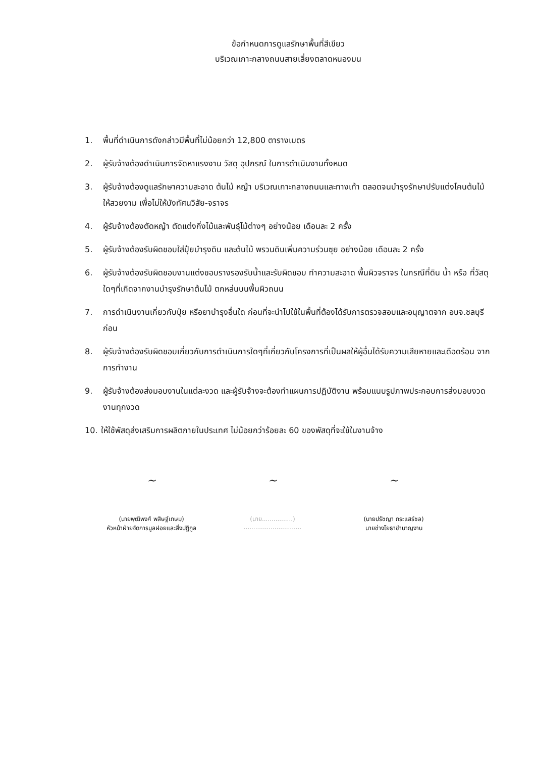ข้อกำหนดการดูแลรักษาพื้นที่สีเขียว
บริเวณเกาะกลางถนนสายเลี่ยงตลาดหนองมน
1. พื้นที่ดำเนินการดังกล่าวมีพื้นที่ไม่น้อยกว่า 12,800 ตารางเมตร
2. ผู้รับจ้างต้องดำเนินการจัดหาแรงงาน วัสดุ อุปกรณ์ ในการดำเนินงานทั้งหมด
3. ผู้รับจ้างต้องดูแลรักษาความสะอาด ต้นไม้ หญ้า บริเวณเกาะกลางถนนและทางเท้า ตลอดจนบำรุงรักษาปรับแต่งโคนต้นไม้ ให้สวยงาม เพื่อไม่ให้บังทัศนวิสัย-จราจร
4. ผู้รับจ้างต้องตัดหญ้า ตัดแต่งกิ่งไม้และพันธุ์ไม้ต่างๆ อย่างน้อย เดือนละ 2 ครั้ง
5. ผู้รับจ้างต้องรับผิดชอบใส่ปุ๋ยบำรุงดิน และต้นไม้ พรวนดินเพิ่มความร่วนซุย อย่างน้อย เดือนละ 2 ครั้ง
6. ผู้รับจ้างต้องรับผิดชอบงานแต่งขอบรางรองรับน้ำและรับผิดชอบ ทำความสะอาด พื้นผิวจราจร ในกรณีที่ดิน น้ำ หรือ ที่วัสดุใดๆที่เกิดจากงานบำรุงรักษาต้นไม้ ตกหล่นบนพื้นผิวถนน
7. การดำเนินงานเกี่ยวกับปุ๋ย หรือยาบำรุงอื่นใด ก่อนที่จะนำไปใช้ในพื้นที่ต้องได้รับการตรวจสอบและอนุญาตจาก อบจ.ชลบุรี ก่อน
8. ผู้รับจ้างต้องรับผิดชอบเกี่ยวกับการดำเนินการใดๆที่เกี่ยวกับโครงการที่เป็นผลให้ผู้อื่นได้รับความเสียหายและเดือดร้อน จากการทำงาน
9. ผู้รับจ้างต้องส่งมอบงานในแต่ละงวด และผู้รับจ้างจะต้องทำแผนการปฏิบัติงาน พร้อมแนบรูปภาพประกอบการส่งมอบงวดงานทุกงวด
10. ให้ใช้พัสดุส่งเสริมการผลิตภายในประเทศ ไม่น้อยกว่าร้อยละ 60 ของพัสดุที่จะใช้ในงานจ้าง
~
(นายพุฒิพงศ์ พสิษฐ์เกษม)
หัวหน้าฝ่ายจัดการมูลฝอยและสิ่งปฏิกูล
~
(นาย................)
..............................
~
(นายปรัชญา กระแสร์ชล)
นายช่างโยธาชำนาญงาน